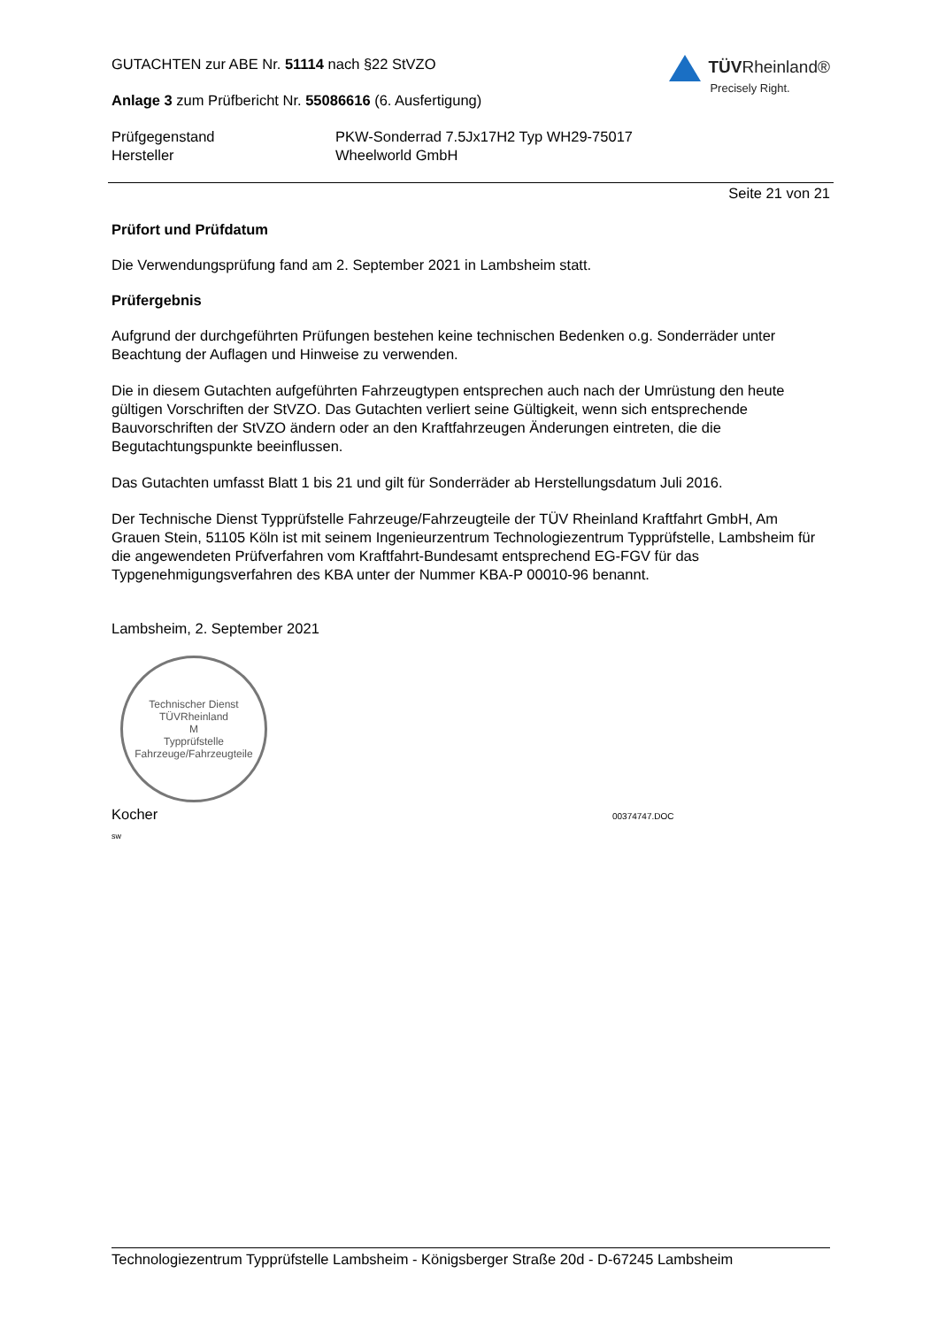GUTACHTEN zur ABE Nr. 51114 nach §22 StVZO
Anlage 3 zum Prüfbericht Nr. 55086616 (6. Ausfertigung)
TÜVRheinland®
Precisely Right.
Prüfgegenstand PKW-Sonderrad 7.5Jx17H2 Typ WH29-75017
Hersteller Wheelworld GmbH
Seite 21 von 21
Prüfort und Prüfdatum
Die Verwendungsprüfung fand am 2. September 2021 in Lambsheim statt.
Prüfergebnis
Aufgrund der durchgeführten Prüfungen bestehen keine technischen Bedenken o.g. Sonderräder unter Beachtung der Auflagen und Hinweise zu verwenden.
Die in diesem Gutachten aufgeführten Fahrzeugtypen entsprechen auch nach der Umrüstung den heute gültigen Vorschriften der StVZO. Das Gutachten verliert seine Gültigkeit, wenn sich entsprechende Bauvorschriften der StVZO ändern oder an den Kraftfahrzeugen Änderungen eintreten, die die Begutachtungspunkte beeinflussen.
Das Gutachten umfasst Blatt 1 bis 21 und gilt für Sonderräder ab Herstellungsdatum Juli 2016.
Der Technische Dienst Typprüfstelle Fahrzeuge/Fahrzeugteile der TÜV Rheinland Kraftfahrt GmbH, Am Grauen Stein, 51105 Köln ist mit seinem Ingenieurzentrum Technologiezentrum Typprüfstelle, Lambsheim für die angewendeten Prüfverfahren vom Kraftfahrt-Bundesamt entsprechend EG-FGV für das Typgenehmigungsverfahren des KBA unter der Nummer KBA-P 00010-96 benannt.
Lambsheim, 2. September 2021
Technischer Dienst
TÜVRheinland
M
Typprüfstelle Fahrzeuge/Fahrzeugteile
Kocher 00374747.DOC
sw
Technologiezentrum Typprüfstelle Lambsheim - Königsberger Straße 20d - D-67245 Lambsheim